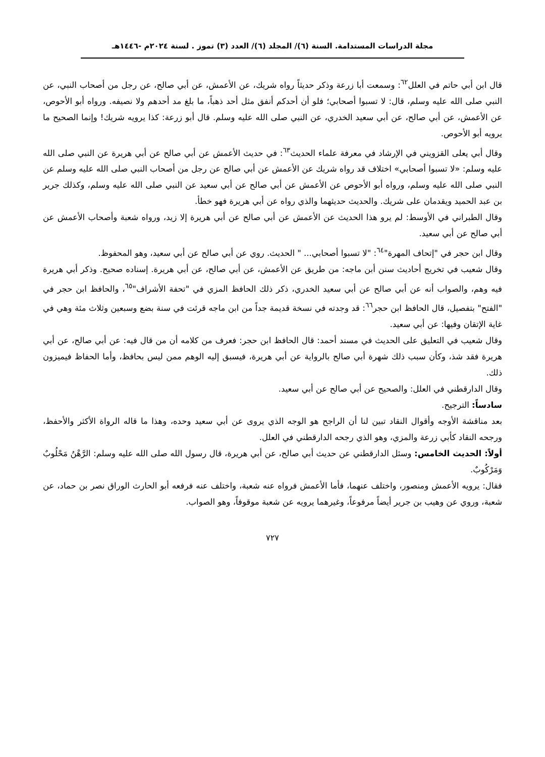مجلة الدراسات المستدامة. السنة (٦)/ المجلد (٦)/ العدد (٣) تموز . لسنة ٢٠٢٤م -١٤٤٦هـ
قال ابن أبي حاتم في العلل<sup>٦٢</sup>: وسمعت أبا زرعة وذكر حديثاً رواه شريك، عن الأعمش، عن أبي صالح، عن رجل من أصحاب النبي، عن النبي صلى الله عليه وسلم، قال: لا تسبوا أصحابي؛ فلو أن أحدكم أنفق مثل أحد ذهباً، ما بلغ مد أحدهم ولا نصيفه. ورواه أبو الأحوص، عن الأعمش، عن أبي صالح، عن أبي سعيد الخدري، عن النبي صلى الله عليه وسلم. قال أبو زرعة: كذا يرويه شريك! وإنما الصحيح ما يرويه أبو الأحوص.
وقال أبي يعلى القزويني في الإرشاد في معرفة علماء الحديث<sup>٦٣</sup>: في حديث الأعمش عن أبي صالح عن أبي هريرة عن النبي صلى الله عليه وسلم: «لا تسبوا أصحابي» اختلاف قد رواه شريك عن الأعمش عن أبي صالح عن رجل من أصحاب النبي صلى الله عليه وسلم عن النبي صلى الله عليه وسلم، ورواه أبو الأحوص عن الأعمش عن أبي صالح عن أبي سعيد عن النبي صلى الله عليه وسلم، وكذلك جرير بن عبد الحميد ويقدمان على شريك. والحديث حديثهما والذي رواه عن أبي هريرة فهو خطأ.
وقال الطبراني في الأوسط: لم يرو هذا الحديث عن الأعمش عن أبي صالح عن أبي هريرة إلا زيد، ورواه شعبة وأصحاب الأعمش عن أبي صالح عن أبي سعيد.
وقال ابن حجر في "إتحاف المهرة"<sup>٦٤</sup>: "لا تسبوا أصحابي... " الحديث. روي عن أبي صالح عن أبي سعيد، وهو المحفوظ.
وقال شعيب في تخريج أحاديث سنن أبن ماجه: من طريق عن الأعمش، عن أبي صالح، عن أبي هريرة. إسناده صحيح. وذكر أبي هريرة فيه وهم، والصواب أنه عن أبي صالح عن أبي سعيد الخدري، ذكر ذلك الحافظ المزي في "تحفة الأشراف"<sup>٦٥</sup>، والحافظ ابن حجر في "الفتح" بتفصيل، قال الحافظ ابن حجر<sup>٦٦</sup>: قد وجدته في نسخة قديمة جداً من ابن ماجه قرئت في سنة بضع وسبعين وثلاث مئة وهي في غاية الإتقان وفيها: عن أبي سعيد.
وقال شعيب في التعليق على الحديث في مسند أحمد: قال الحافظ ابن حجر: فعرف من كلامه أن من قال فيه: عن أبي صالح، عن أبي هريرة فقد شذ، وكأن سبب ذلك شهرة أبي صالح بالرواية عن أبي هريرة، فيسبق إليه الوهم ممن ليس بحافظ، وأما الحفاظ فيميزون ذلك.
وقال الدارقطني في العلل: والصحيح عن أبي صالح عن أبي سعيد.
سادساً: الترجيح.
بعد مناقشة الأوجه وأقوال النقاد تبين لنا أن الراجح هو الوجه الذي يروى عن أبي سعيد وحده، وهذا ما قاله الرواة الأكثر والأحفظ، ورجحه النقاد كأبي زرعة والمزي، وهو الذي رجحه الدارقطني في العلل.
أولاً: الحديث الخامس: وسئل الدارقطني عن حديث أبي صالح، عن أبي هريرة، قال رسول الله صلى الله عليه وسلم: الرَّهْنُ مَحْلُوبٌ وَمَرْكُوبٌ.
فقال: يرويه الأعمش ومنصور، واختلف عنهما، فأما الأعمش فرواه عنه شعبة، واختلف عنه فرفعه أبو الحارث الوراق نصر بن حماد، عن شعبة، وروي عن وهيب بن جرير أيضاً مرفوعاً، وغيرهما يرويه عن شعبة موقوفاً، وهو الصواب.
٧٢٧